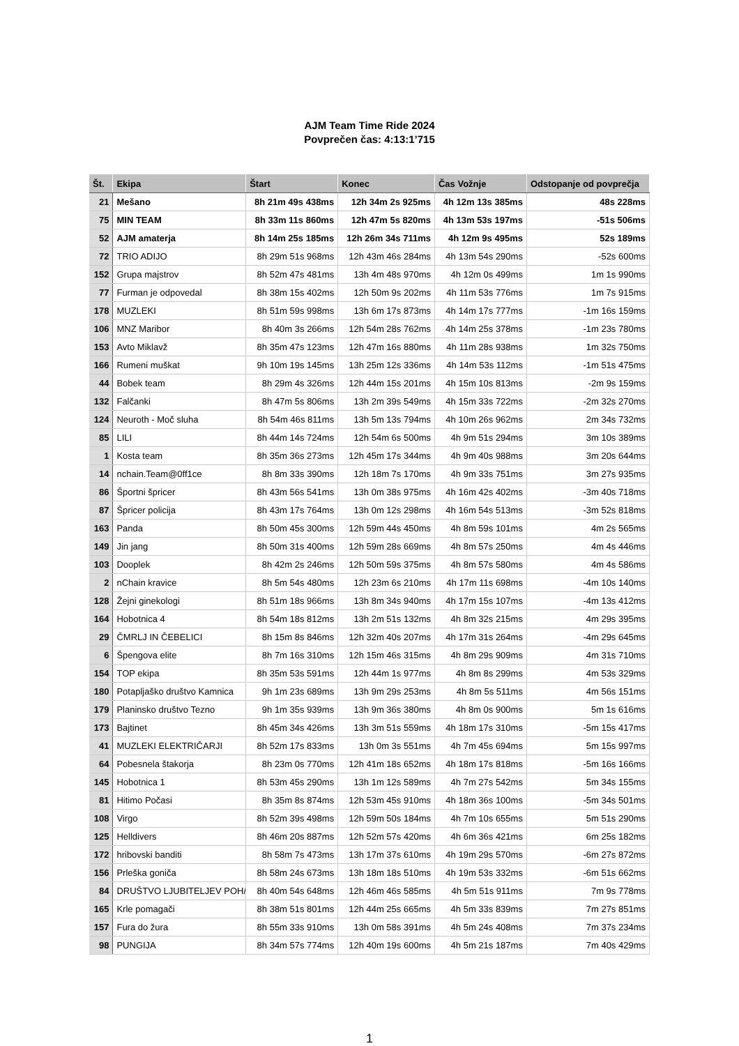AJM Team Time Ride 2024
Povprečen čas: 4:13:1’715
| Št. | Ekipa | Štart | Konec | Čas Vožnje | Odstopanje od povprečja |
| --- | --- | --- | --- | --- | --- |
| 21 | Mešano | 8h 21m 49s 438ms | 12h 34m 2s 925ms | 4h 12m 13s 385ms | 48s 228ms |
| 75 | MIN TEAM | 8h 33m 11s 860ms | 12h 47m 5s 820ms | 4h 13m 53s 197ms | -51s 506ms |
| 52 | AJM amaterja | 8h 14m 25s 185ms | 12h 26m 34s 711ms | 4h 12m 9s 495ms | 52s 189ms |
| 72 | TRIO ADIJO | 8h 29m 51s 968ms | 12h 43m 46s 284ms | 4h 13m 54s 290ms | -52s 600ms |
| 152 | Grupa majstrov | 8h 52m 47s 481ms | 13h 4m 48s 970ms | 4h 12m 0s 499ms | 1m 1s 990ms |
| 77 | Furman je odpovedal | 8h 38m 15s 402ms | 12h 50m 9s 202ms | 4h 11m 53s 776ms | 1m 7s 915ms |
| 178 | MUZLEKI | 8h 51m 59s 998ms | 13h 6m 17s 873ms | 4h 14m 17s 777ms | -1m 16s 159ms |
| 106 | MNZ Maribor | 8h 40m 3s 266ms | 12h 54m 28s 762ms | 4h 14m 25s 378ms | -1m 23s 780ms |
| 153 | Avto Miklavž | 8h 35m 47s 123ms | 12h 47m 16s 880ms | 4h 11m 28s 938ms | 1m 32s 750ms |
| 166 | Rumeni muškat | 9h 10m 19s 145ms | 13h 25m 12s 336ms | 4h 14m 53s 112ms | -1m 51s 475ms |
| 44 | Bobek team | 8h 29m 4s 326ms | 12h 44m 15s 201ms | 4h 15m 10s 813ms | -2m 9s 159ms |
| 132 | Falčanki | 8h 47m 5s 806ms | 13h 2m 39s 549ms | 4h 15m 33s 722ms | -2m 32s 270ms |
| 124 | Neuroth - Moč sluha | 8h 54m 46s 811ms | 13h 5m 13s 794ms | 4h 10m 26s 962ms | 2m 34s 732ms |
| 85 | LILI | 8h 44m 14s 724ms | 12h 54m 6s 500ms | 4h 9m 51s 294ms | 3m 10s 389ms |
| 1 | Kosta team | 8h 35m 36s 273ms | 12h 45m 17s 344ms | 4h 9m 40s 988ms | 3m 20s 644ms |
| 14 | nchain.Team@0ff1ce | 8h 8m 33s 390ms | 12h 18m 7s 170ms | 4h 9m 33s 751ms | 3m 27s 935ms |
| 86 | Športni špricer | 8h 43m 56s 541ms | 13h 0m 38s 975ms | 4h 16m 42s 402ms | -3m 40s 718ms |
| 87 | Špricer policija | 8h 43m 17s 764ms | 13h 0m 12s 298ms | 4h 16m 54s 513ms | -3m 52s 818ms |
| 163 | Panda | 8h 50m 45s 300ms | 12h 59m 44s 450ms | 4h 8m 59s 101ms | 4m 2s 565ms |
| 149 | Jin jang | 8h 50m 31s 400ms | 12h 59m 28s 669ms | 4h 8m 57s 250ms | 4m 4s 446ms |
| 103 | Dooplek | 8h 42m 2s 246ms | 12h 50m 59s 375ms | 4h 8m 57s 580ms | 4m 4s 586ms |
| 2 | nChain kravice | 8h 5m 54s 480ms | 12h 23m 6s 210ms | 4h 17m 11s 698ms | -4m 10s 140ms |
| 128 | Žejni ginekologi | 8h 51m 18s 966ms | 13h 8m 34s 940ms | 4h 17m 15s 107ms | -4m 13s 412ms |
| 164 | Hobotnica 4 | 8h 54m 18s 812ms | 13h 2m 51s 132ms | 4h 8m 32s 215ms | 4m 29s 395ms |
| 29 | ČMRLJ IN ČEBELICI | 8h 15m 8s 846ms | 12h 32m 40s 207ms | 4h 17m 31s 264ms | -4m 29s 645ms |
| 6 | Špengova elite | 8h 7m 16s 310ms | 12h 15m 46s 315ms | 4h 8m 29s 909ms | 4m 31s 710ms |
| 154 | TOP ekipa | 8h 35m 53s 591ms | 12h 44m 1s 977ms | 4h 8m 8s 299ms | 4m 53s 329ms |
| 180 | Potapljaško društvo Kamnica | 9h 1m 23s 689ms | 13h 9m 29s 253ms | 4h 8m 5s 511ms | 4m 56s 151ms |
| 179 | Planinsko društvo Tezno | 9h 1m 35s 939ms | 13h 9m 36s 380ms | 4h 8m 0s 900ms | 5m 1s 616ms |
| 173 | Bajtinet | 8h 45m 34s 426ms | 13h 3m 51s 559ms | 4h 18m 17s 310ms | -5m 15s 417ms |
| 41 | MUZLEKI ELEKTRIČARJI | 8h 52m 17s 833ms | 13h 0m 3s 551ms | 4h 7m 45s 694ms | 5m 15s 997ms |
| 64 | Pobesnela štakorja | 8h 23m 0s 770ms | 12h 41m 18s 652ms | 4h 18m 17s 818ms | -5m 16s 166ms |
| 145 | Hobotnica 1 | 8h 53m 45s 290ms | 13h 1m 12s 589ms | 4h 7m 27s 542ms | 5m 34s 155ms |
| 81 | Hitimo Počasi | 8h 35m 8s 874ms | 12h 53m 45s 910ms | 4h 18m 36s 100ms | -5m 34s 501ms |
| 108 | Virgo | 8h 52m 39s 498ms | 12h 59m 50s 184ms | 4h 7m 10s 655ms | 5m 51s 290ms |
| 125 | Helldivers | 8h 46m 20s 887ms | 12h 52m 57s 420ms | 4h 6m 36s 421ms | 6m 25s 182ms |
| 172 | hribovski banditi | 8h 58m 7s 473ms | 13h 17m 37s 610ms | 4h 19m 29s 570ms | -6m 27s 872ms |
| 156 | Prleška goniča | 8h 58m 24s 673ms | 13h 18m 18s 510ms | 4h 19m 53s 332ms | -6m 51s 662ms |
| 84 | DRUŠTVO LJUBITELJEV POH/ | 8h 40m 54s 648ms | 12h 46m 46s 585ms | 4h 5m 51s 911ms | 7m 9s 778ms |
| 165 | Krle pomagači | 8h 38m 51s 801ms | 12h 44m 25s 665ms | 4h 5m 33s 839ms | 7m 27s 851ms |
| 157 | Fura do žura | 8h 55m 33s 910ms | 13h 0m 58s 391ms | 4h 5m 24s 408ms | 7m 37s 234ms |
| 98 | PUNGIJA | 8h 34m 57s 774ms | 12h 40m 19s 600ms | 4h 5m 21s 187ms | 7m 40s 429ms |
1